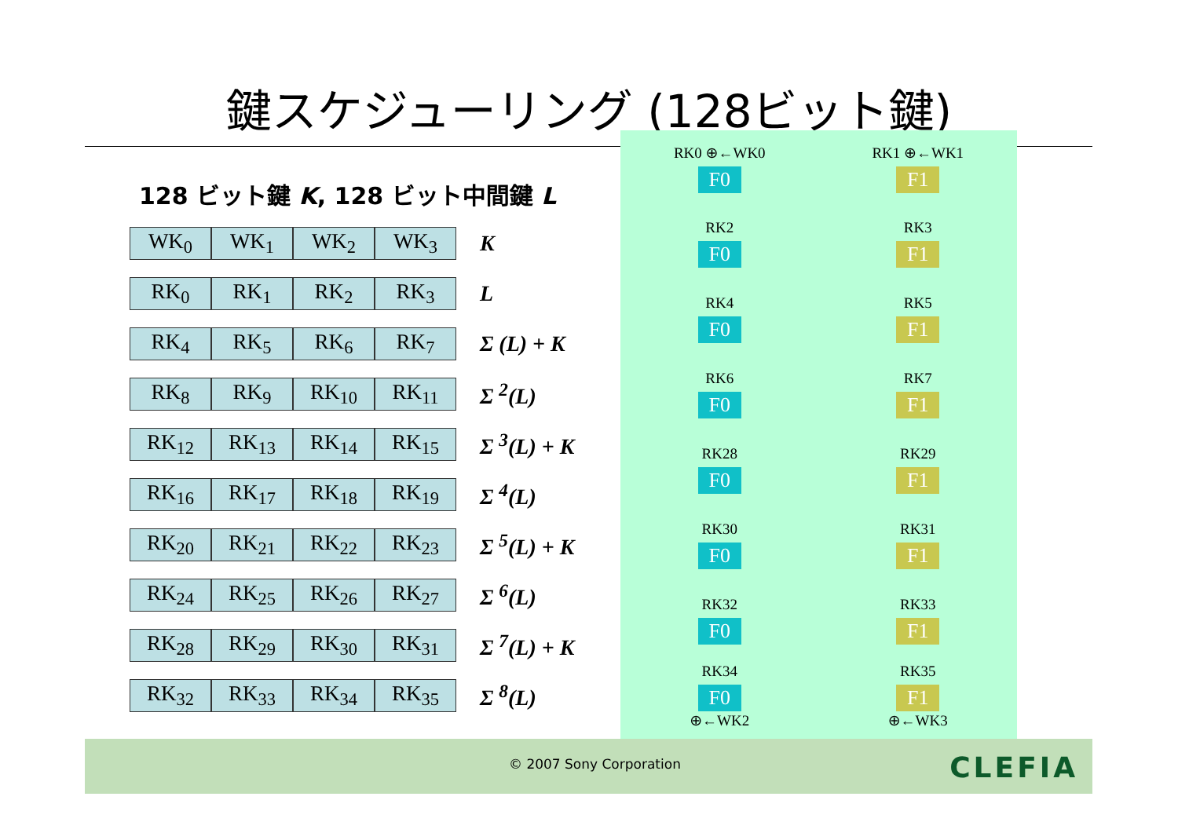鍵スケジューリング (128ビット鍵)
128 ビット鍵 K, 128 ビット中間鍵 L
| WK<sub>0</sub> | WK<sub>1</sub> | WK<sub>2</sub> | WK<sub>3</sub> | K |
| RK<sub>0</sub> | RK<sub>1</sub> | RK<sub>2</sub> | RK<sub>3</sub> | L |
| RK<sub>4</sub> | RK<sub>5</sub> | RK<sub>6</sub> | RK<sub>7</sub> | Σ (L) + K |
| RK<sub>8</sub> | RK<sub>9</sub> | RK<sub>10</sub> | RK<sub>11</sub> | Σ <sup>2</sup>(L) |
| RK<sub>12</sub> | RK<sub>13</sub> | RK<sub>14</sub> | RK<sub>15</sub> | Σ <sup>3</sup>(L) + K |
| RK<sub>16</sub> | RK<sub>17</sub> | RK<sub>18</sub> | RK<sub>19</sub> | Σ <sup>4</sup>(L) |
| RK<sub>20</sub> | RK<sub>21</sub> | RK<sub>22</sub> | RK<sub>23</sub> | Σ <sup>5</sup>(L) + K |
| RK<sub>24</sub> | RK<sub>25</sub> | RK<sub>26</sub> | RK<sub>27</sub> | Σ <sup>6</sup>(L) |
| RK<sub>28</sub> | RK<sub>29</sub> | RK<sub>30</sub> | RK<sub>31</sub> | Σ <sup>7</sup>(L) + K |
| RK<sub>32</sub> | RK<sub>33</sub> | RK<sub>34</sub> | RK<sub>35</sub> | Σ <sup>8</sup>(L) |
RK0 ⊕←WK0
F0
RK1 ⊕←WK1
F1
RK2
F0
RK3
F1
RK4
F0
RK5
F1
RK6
F0
RK7
F1
RK28
F0
RK29
F1
RK30
F0
RK31
F1
RK32
F0
RK33
F1
RK34
F0
⊕←WK2
RK35
F1
⊕←WK3
© 2007 Sony Corporation CLEFIA